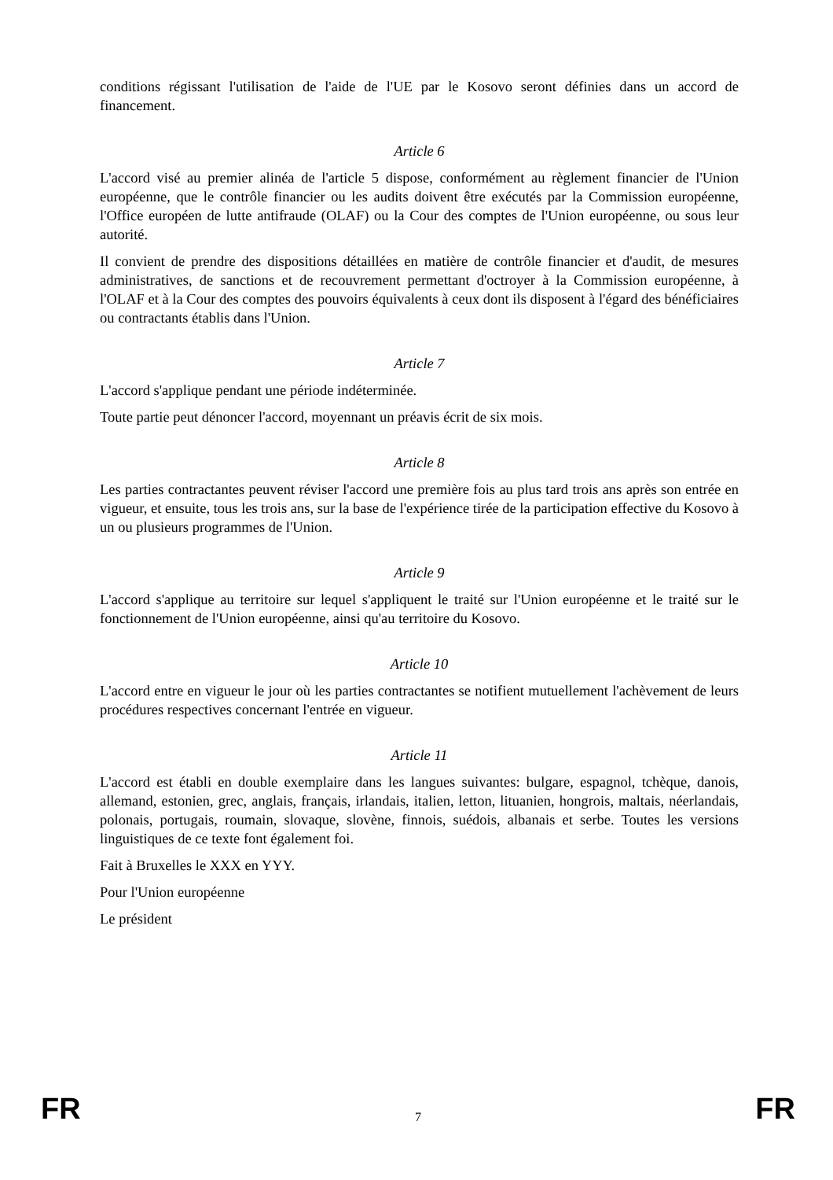conditions régissant l'utilisation de l'aide de l'UE par le Kosovo seront définies dans un accord de financement.
Article 6
L'accord visé au premier alinéa de l'article 5 dispose, conformément au règlement financier de l'Union européenne, que le contrôle financier ou les audits doivent être exécutés par la Commission européenne, l'Office européen de lutte antifraude (OLAF) ou la Cour des comptes de l'Union européenne, ou sous leur autorité.
Il convient de prendre des dispositions détaillées en matière de contrôle financier et d'audit, de mesures administratives, de sanctions et de recouvrement permettant d'octroyer à la Commission européenne, à l'OLAF et à la Cour des comptes des pouvoirs équivalents à ceux dont ils disposent à l'égard des bénéficiaires ou contractants établis dans l'Union.
Article 7
L'accord s'applique pendant une période indéterminée.
Toute partie peut dénoncer l'accord, moyennant un préavis écrit de six mois.
Article 8
Les parties contractantes peuvent réviser l'accord une première fois au plus tard trois ans après son entrée en vigueur, et ensuite, tous les trois ans, sur la base de l'expérience tirée de la participation effective du Kosovo à un ou plusieurs programmes de l'Union.
Article 9
L'accord s'applique au territoire sur lequel s'appliquent le traité sur l'Union européenne et le traité sur le fonctionnement de l'Union européenne, ainsi qu'au territoire du Kosovo.
Article 10
L'accord entre en vigueur le jour où les parties contractantes se notifient mutuellement l'achèvement de leurs procédures respectives concernant l'entrée en vigueur.
Article 11
L'accord est établi en double exemplaire dans les langues suivantes: bulgare, espagnol, tchèque, danois, allemand, estonien, grec, anglais, français, irlandais, italien, letton, lituanien, hongrois, maltais, néerlandais, polonais, portugais, roumain, slovaque, slovène, finnois, suédois, albanais et serbe. Toutes les versions linguistiques de ce texte font également foi.
Fait à Bruxelles le XXX en YYY.
Pour l'Union européenne
Le président
FR 7 FR